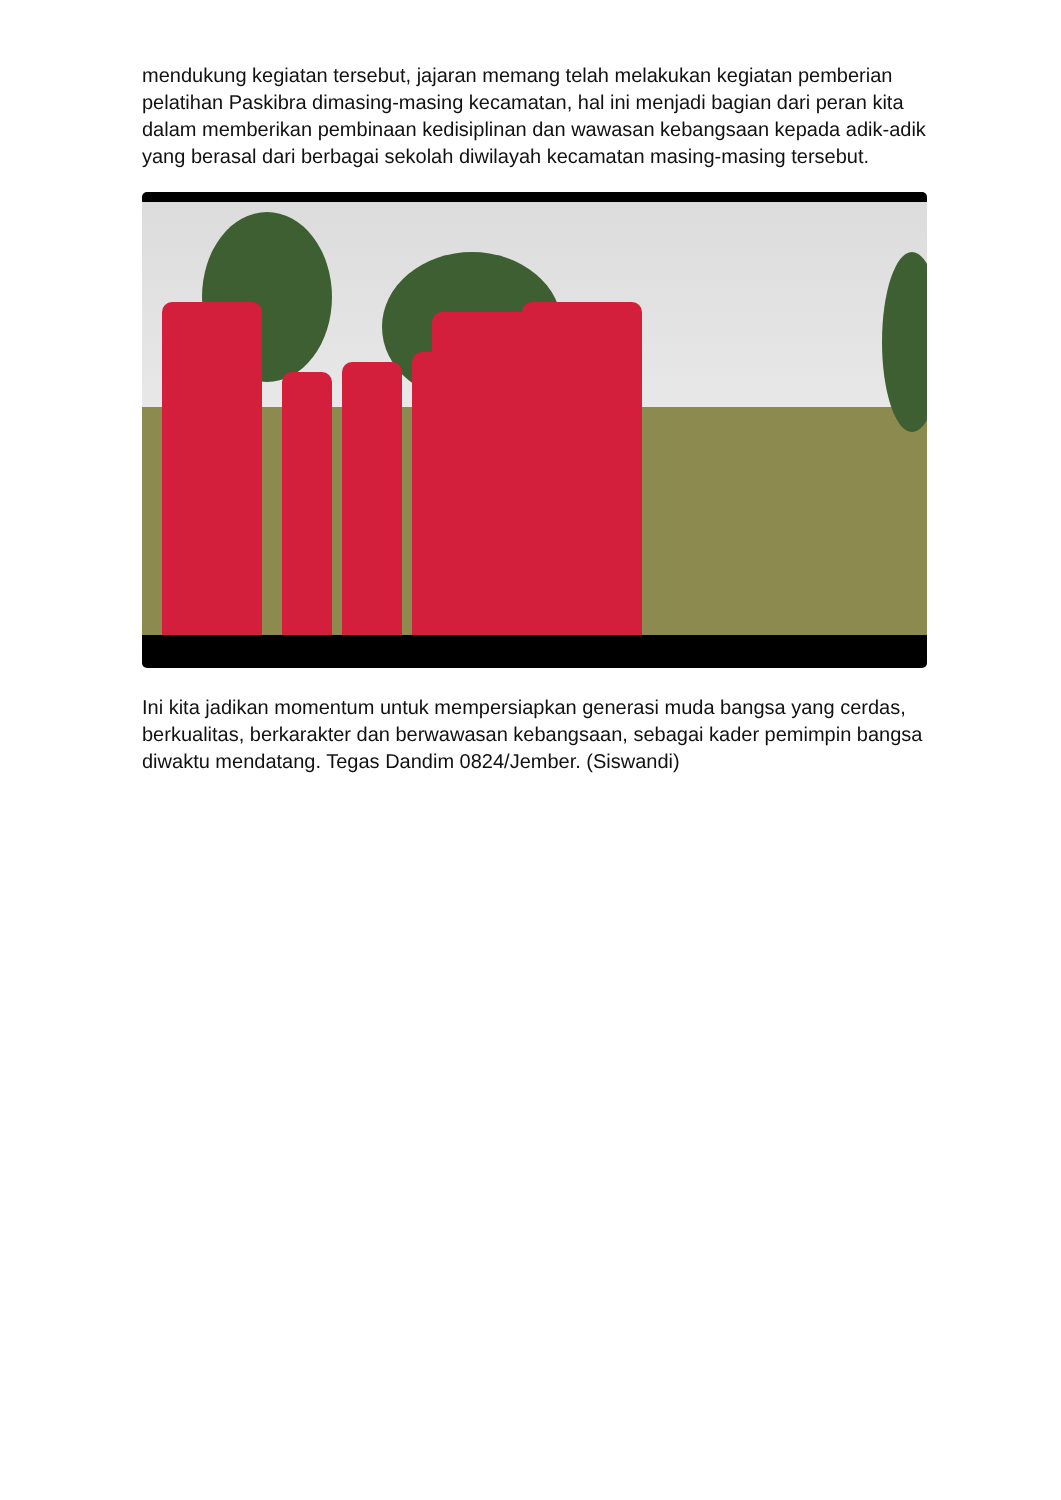mendukung kegiatan tersebut, jajaran memang telah melakukan kegiatan pemberian pelatihan Paskibra dimasing-masing kecamatan, hal ini menjadi bagian dari peran kita dalam memberikan pembinaan kedisiplinan dan wawasan kebangsaan kepada adik-adik yang berasal dari berbagai sekolah diwilayah kecamatan masing-masing tersebut.
Ini kita jadikan momentum untuk mempersiapkan generasi muda bangsa yang cerdas, berkualitas, berkarakter dan berwawasan kebangsaan, sebagai kader pemimpin bangsa diwaktu mendatang. Tegas Dandim 0824/Jember. (Siswandi)